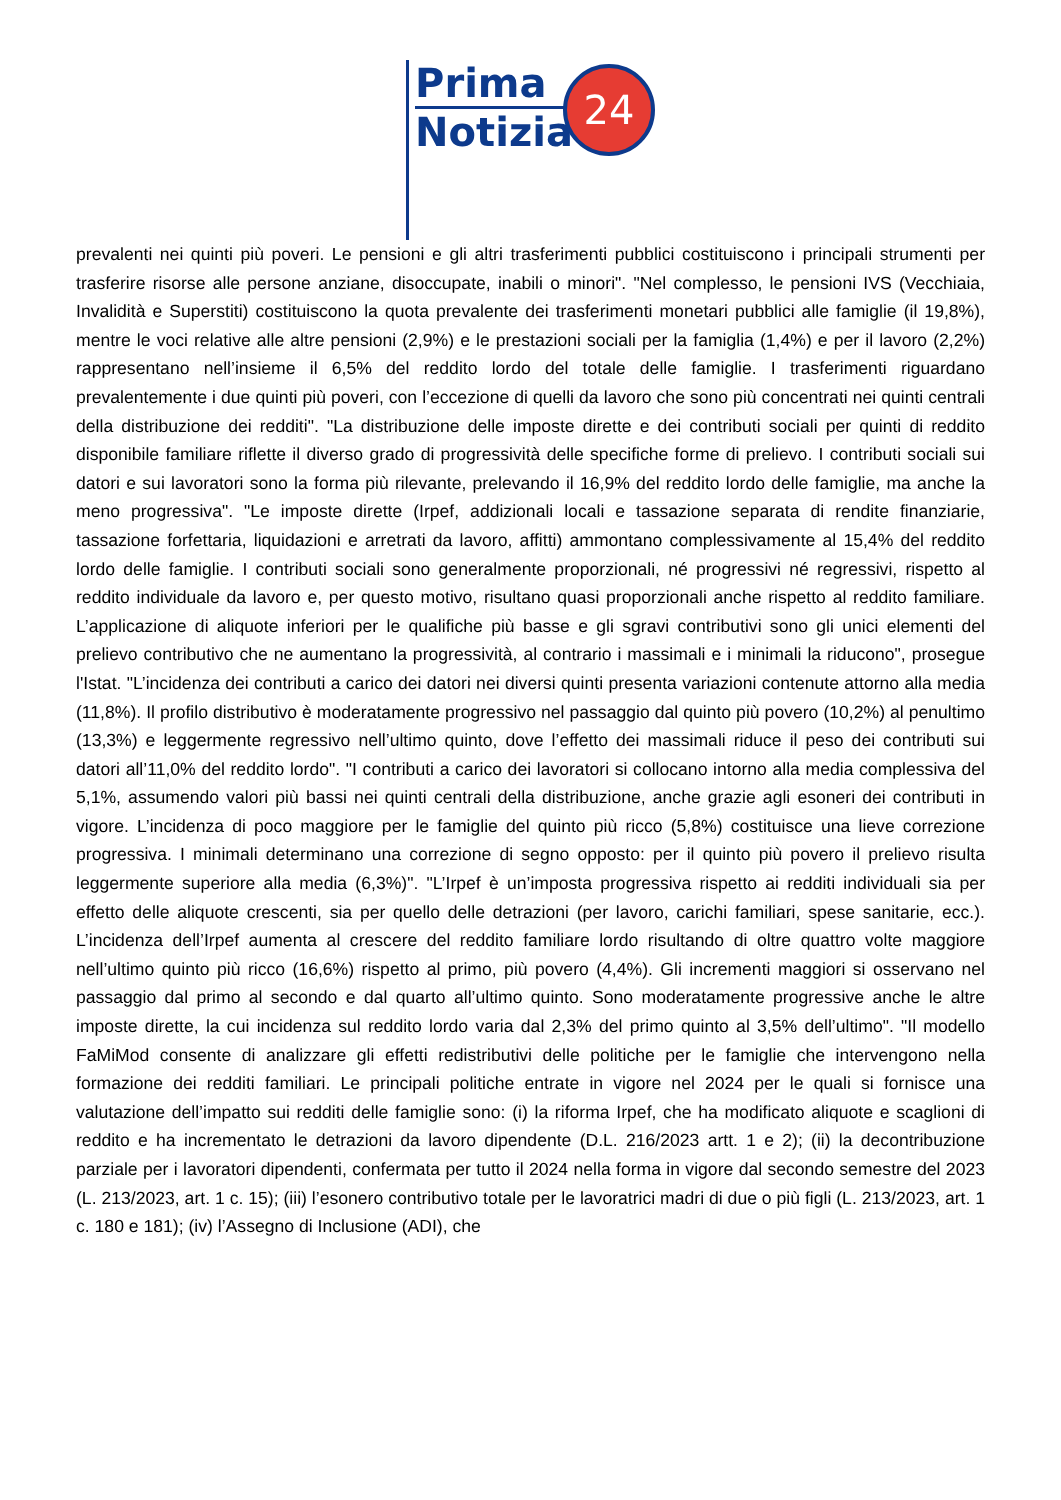Prima
Notizia
24
prevalenti nei quinti più poveri. Le pensioni e gli altri trasferimenti pubblici costituiscono i principali strumenti per trasferire risorse alle persone anziane, disoccupate, inabili o minori". "Nel complesso, le pensioni IVS (Vecchiaia, Invalidità e Superstiti) costituiscono la quota prevalente dei trasferimenti monetari pubblici alle famiglie (il 19,8%), mentre le voci relative alle altre pensioni (2,9%) e le prestazioni sociali per la famiglia (1,4%) e per il lavoro (2,2%) rappresentano nell’insieme il 6,5% del reddito lordo del totale delle famiglie. I trasferimenti riguardano prevalentemente i due quinti più poveri, con l’eccezione di quelli da lavoro che sono più concentrati nei quinti centrali della distribuzione dei redditi". "La distribuzione delle imposte dirette e dei contributi sociali per quinti di reddito disponibile familiare riflette il diverso grado di progressività delle specifiche forme di prelievo. I contributi sociali sui datori e sui lavoratori sono la forma più rilevante, prelevando il 16,9% del reddito lordo delle famiglie, ma anche la meno progressiva". "Le imposte dirette (Irpef, addizionali locali e tassazione separata di rendite finanziarie, tassazione forfettaria, liquidazioni e arretrati da lavoro, affitti) ammontano complessivamente al 15,4% del reddito lordo delle famiglie. I contributi sociali sono generalmente proporzionali, né progressivi né regressivi, rispetto al reddito individuale da lavoro e, per questo motivo, risultano quasi proporzionali anche rispetto al reddito familiare. L’applicazione di aliquote inferiori per le qualifiche più basse e gli sgravi contributivi sono gli unici elementi del prelievo contributivo che ne aumentano la progressività, al contrario i massimali e i minimali la riducono", prosegue l'Istat. "L’incidenza dei contributi a carico dei datori nei diversi quinti presenta variazioni contenute attorno alla media (11,8%). Il profilo distributivo è moderatamente progressivo nel passaggio dal quinto più povero (10,2%) al penultimo (13,3%) e leggermente regressivo nell’ultimo quinto, dove l’effetto dei massimali riduce il peso dei contributi sui datori all’11,0% del reddito lordo". "I contributi a carico dei lavoratori si collocano intorno alla media complessiva del 5,1%, assumendo valori più bassi nei quinti centrali della distribuzione, anche grazie agli esoneri dei contributi in vigore. L’incidenza di poco maggiore per le famiglie del quinto più ricco (5,8%) costituisce una lieve correzione progressiva. I minimali determinano una correzione di segno opposto: per il quinto più povero il prelievo risulta leggermente superiore alla media (6,3%)". "L’Irpef è un’imposta progressiva rispetto ai redditi individuali sia per effetto delle aliquote crescenti, sia per quello delle detrazioni (per lavoro, carichi familiari, spese sanitarie, ecc.). L’incidenza dell’Irpef aumenta al crescere del reddito familiare lordo risultando di oltre quattro volte maggiore nell’ultimo quinto più ricco (16,6%) rispetto al primo, più povero (4,4%). Gli incrementi maggiori si osservano nel passaggio dal primo al secondo e dal quarto all’ultimo quinto. Sono moderatamente progressive anche le altre imposte dirette, la cui incidenza sul reddito lordo varia dal 2,3% del primo quinto al 3,5% dell’ultimo". "Il modello FaMiMod consente di analizzare gli effetti redistributivi delle politiche per le famiglie che intervengono nella formazione dei redditi familiari. Le principali politiche entrate in vigore nel 2024 per le quali si fornisce una valutazione dell’impatto sui redditi delle famiglie sono: (i) la riforma Irpef, che ha modificato aliquote e scaglioni di reddito e ha incrementato le detrazioni da lavoro dipendente (D.L. 216/2023 artt. 1 e 2); (ii) la decontribuzione parziale per i lavoratori dipendenti, confermata per tutto il 2024 nella forma in vigore dal secondo semestre del 2023 (L. 213/2023, art. 1 c. 15); (iii) l’esonero contributivo totale per le lavoratrici madri di due o più figli (L. 213/2023, art. 1 c. 180 e 181); (iv) l’Assegno di Inclusione (ADI), che